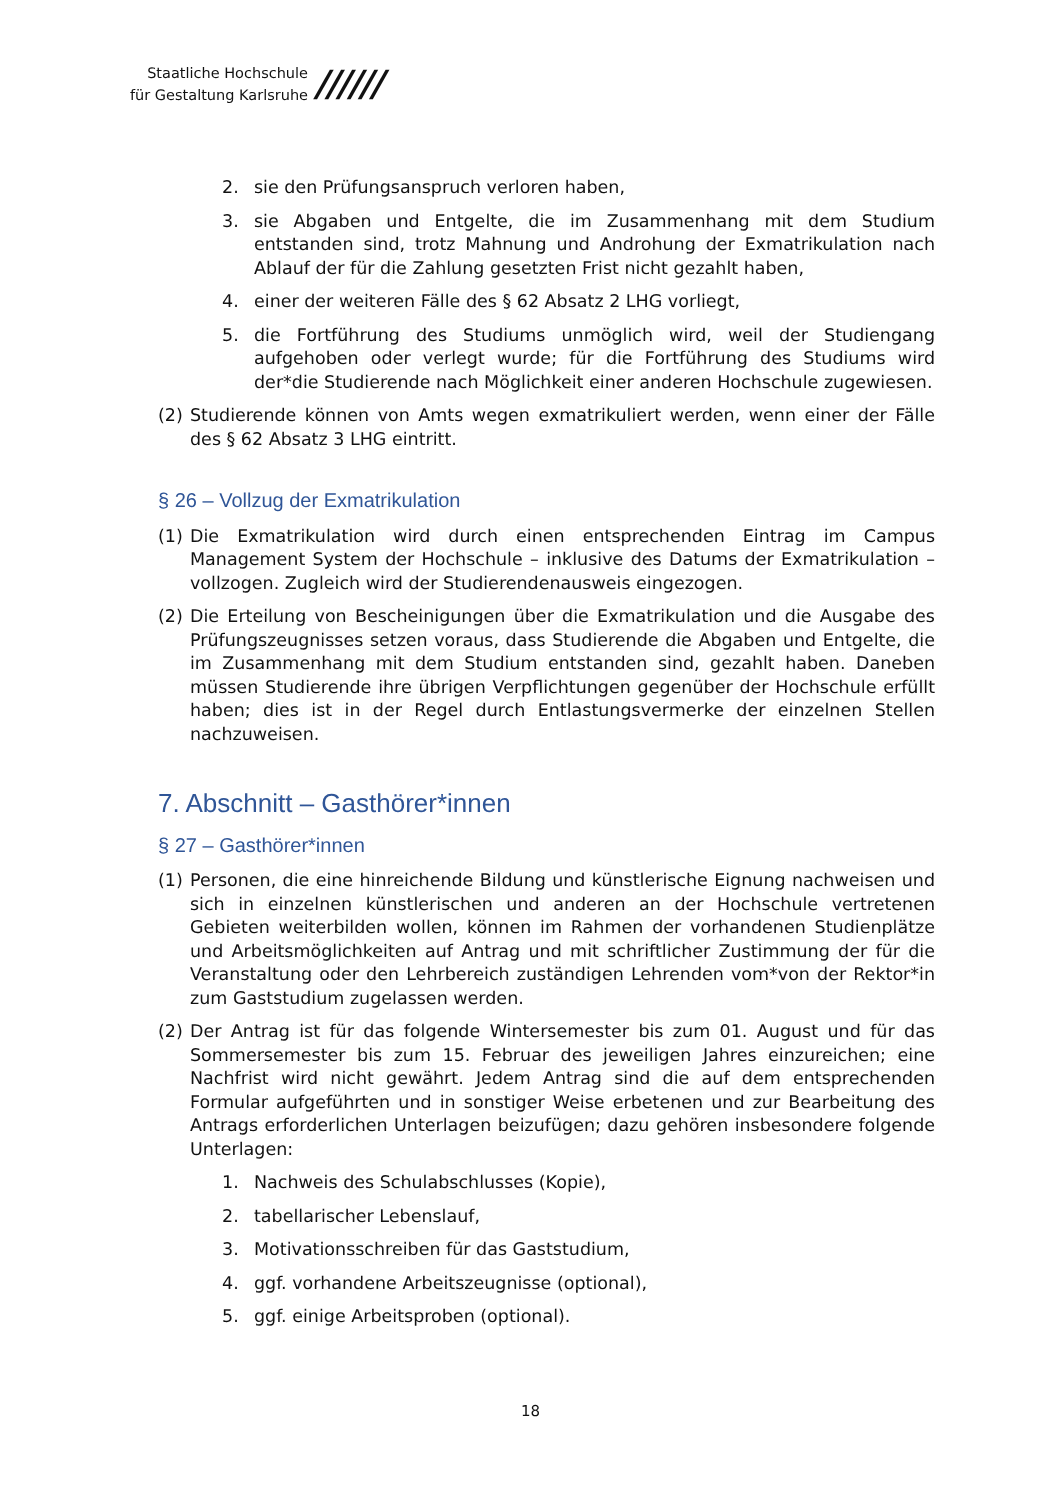Staatliche Hochschule
für Gestaltung Karlsruhe
//////
2. sie den Prüfungsanspruch verloren haben,
3. sie Abgaben und Entgelte, die im Zusammenhang mit dem Studium entstanden sind, trotz Mahnung und Androhung der Exmatrikulation nach Ablauf der für die Zahlung gesetzten Frist nicht gezahlt haben,
4. einer der weiteren Fälle des § 62 Absatz 2 LHG vorliegt,
5. die Fortführung des Studiums unmöglich wird, weil der Studiengang aufgehoben oder verlegt wurde; für die Fortführung des Studiums wird der*die Studierende nach Möglichkeit einer anderen Hochschule zugewiesen.
(2) Studierende können von Amts wegen exmatrikuliert werden, wenn einer der Fälle des § 62 Absatz 3 LHG eintritt.
§ 26 – Vollzug der Exmatrikulation
(1) Die Exmatrikulation wird durch einen entsprechenden Eintrag im Campus Management System der Hochschule – inklusive des Datums der Exmatrikulation – vollzogen. Zugleich wird der Studierendenausweis eingezogen.
(2) Die Erteilung von Bescheinigungen über die Exmatrikulation und die Ausgabe des Prüfungszeugnisses setzen voraus, dass Studierende die Abgaben und Entgelte, die im Zusammenhang mit dem Studium entstanden sind, gezahlt haben. Daneben müssen Studierende ihre übrigen Verpflichtungen gegenüber der Hochschule erfüllt haben; dies ist in der Regel durch Entlastungsvermerke der einzelnen Stellen nachzuweisen.
7. Abschnitt – Gasthörer*innen
§ 27 – Gasthörer*innen
(1) Personen, die eine hinreichende Bildung und künstlerische Eignung nachweisen und sich in einzelnen künstlerischen und anderen an der Hochschule vertretenen Gebieten weiterbilden wollen, können im Rahmen der vorhandenen Studienplätze und Arbeitsmöglichkeiten auf Antrag und mit schriftlicher Zustimmung der für die Veranstaltung oder den Lehrbereich zuständigen Lehrenden vom*von der Rektor*in zum Gaststudium zugelassen werden.
(2) Der Antrag ist für das folgende Wintersemester bis zum 01. August und für das Sommersemester bis zum 15. Februar des jeweiligen Jahres einzureichen; eine Nachfrist wird nicht gewährt. Jedem Antrag sind die auf dem entsprechenden Formular aufgeführten und in sonstiger Weise erbetenen und zur Bearbeitung des Antrags erforderlichen Unterlagen beizufügen; dazu gehören insbesondere folgende Unterlagen:
1. Nachweis des Schulabschlusses (Kopie),
2. tabellarischer Lebenslauf,
3. Motivationsschreiben für das Gaststudium,
4. ggf. vorhandene Arbeitszeugnisse (optional),
5. ggf. einige Arbeitsproben (optional).
18